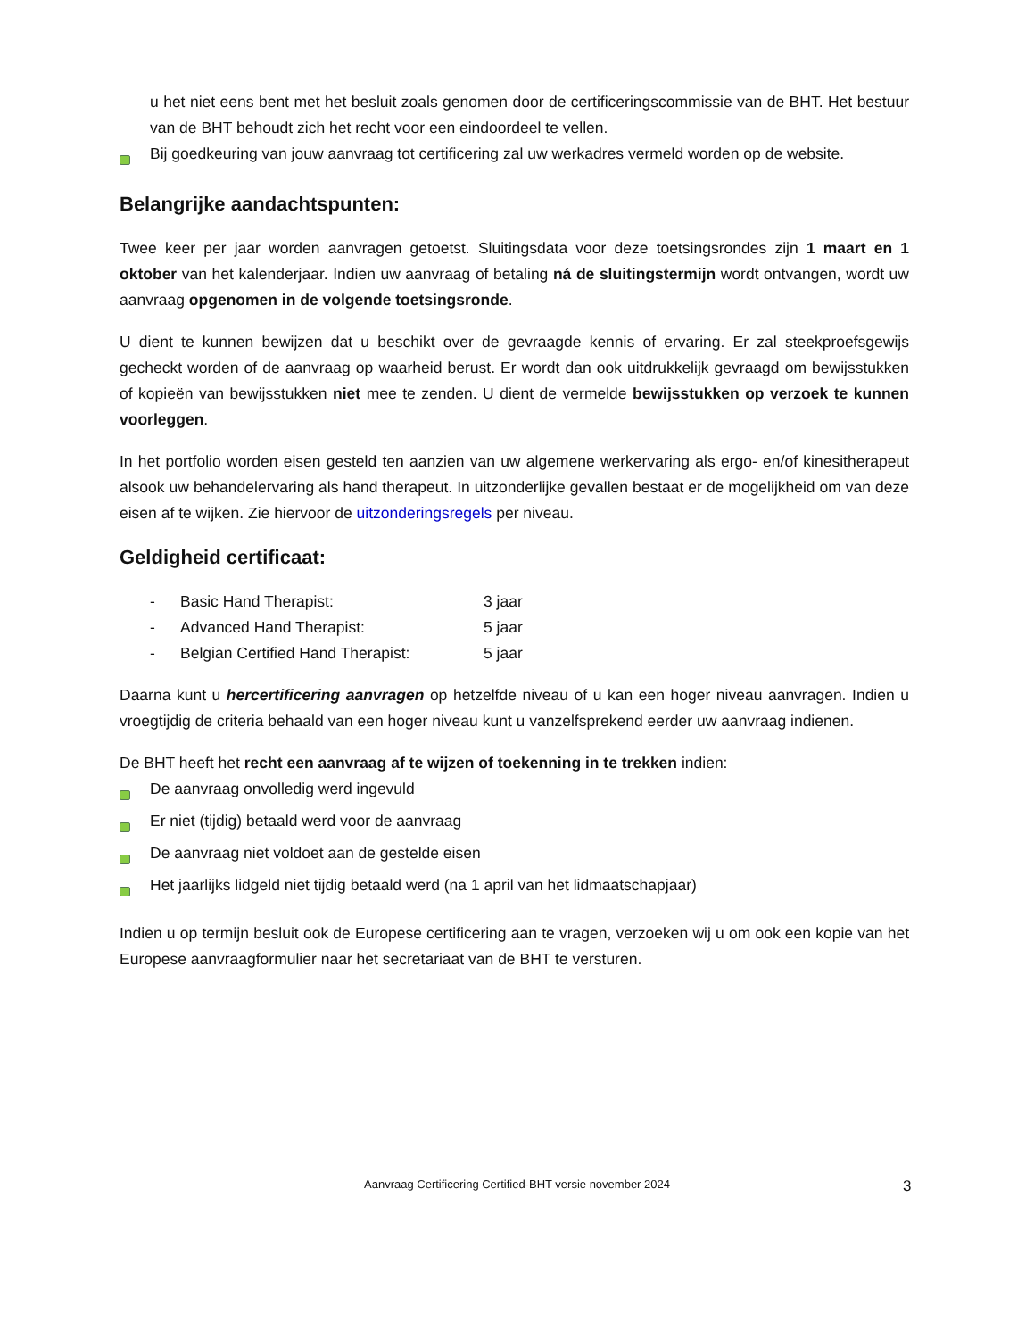u het niet eens bent met het besluit zoals genomen door de certificeringscommissie van de BHT. Het bestuur van de BHT behoudt zich het recht voor een eindoordeel te vellen.
Bij goedkeuring van jouw aanvraag tot certificering zal uw werkadres vermeld worden op de website.
Belangrijke aandachtspunten:
Twee keer per jaar worden aanvragen getoetst. Sluitingsdata voor deze toetsingsrondes zijn 1 maart en 1 oktober van het kalenderjaar. Indien uw aanvraag of betaling ná de sluitingstermijn wordt ontvangen, wordt uw aanvraag opgenomen in de volgende toetsingsronde.
U dient te kunnen bewijzen dat u beschikt over de gevraagde kennis of ervaring. Er zal steekproefsgewijs gecheckt worden of de aanvraag op waarheid berust. Er wordt dan ook uitdrukkelijk gevraagd om bewijsstukken of kopieën van bewijsstukken niet mee te zenden. U dient de vermelde bewijsstukken op verzoek te kunnen voorleggen.
In het portfolio worden eisen gesteld ten aanzien van uw algemene werkervaring als ergo- en/of kinesitherapeut alsook uw behandelervaring als hand therapeut. In uitzonderlijke gevallen bestaat er de mogelijkheid om van deze eisen af te wijken. Zie hiervoor de uitzonderingsregels per niveau.
Geldigheid certificaat:
- Basic Hand Therapist: 3 jaar
- Advanced Hand Therapist: 5 jaar
- Belgian Certified Hand Therapist: 5 jaar
Daarna kunt u hercertificering aanvragen op hetzelfde niveau of u kan een hoger niveau aanvragen. Indien u vroegtijdig de criteria behaald van een hoger niveau kunt u vanzelfsprekend eerder uw aanvraag indienen.
De BHT heeft het recht een aanvraag af te wijzen of toekenning in te trekken indien:
De aanvraag onvolledig werd ingevuld
Er niet (tijdig) betaald werd voor de aanvraag
De aanvraag niet voldoet aan de gestelde eisen
Het jaarlijks lidgeld niet tijdig betaald werd (na 1 april van het lidmaatschapjaar)
Indien u op termijn besluit ook de Europese certificering aan te vragen, verzoeken wij u om ook een kopie van het Europese aanvraagformulier naar het secretariaat van de BHT te versturen.
Aanvraag Certificering Certified-BHT versie november 2024 3